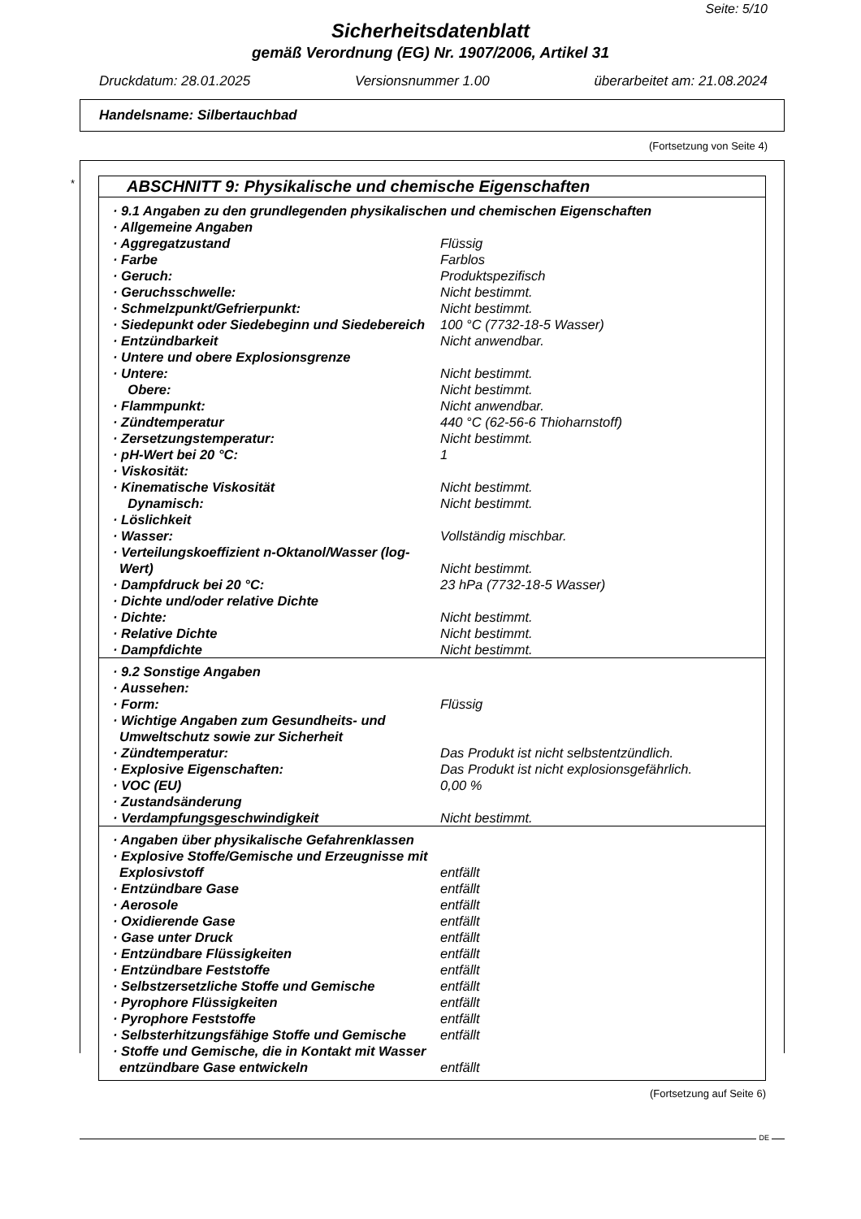Seite: 5/10
Sicherheitsdatenblatt
gemäß Verordnung (EG) Nr. 1907/2006, Artikel 31
Druckdatum: 28.01.2025 Versionsnummer 1.00 überarbeitet am: 21.08.2024
Handelsname: Silbertauchbad
(Fortsetzung von Seite 4)
*
ABSCHNITT 9: Physikalische und chemische Eigenschaften
| · 9.1 Angaben zu den grundlegenden physikalischen und chemischen Eigenschaften | |
| · Allgemeine Angaben | |
| · Aggregatzustand | Flüssig |
| · Farbe | Farblos |
| · Geruch: | Produktspezifisch |
| · Geruchsschwelle: | Nicht bestimmt. |
| · Schmelzpunkt/Gefrierpunkt: | Nicht bestimmt. |
| · Siedepunkt oder Siedebeginn und Siedebereich | 100 °C (7732-18-5 Wasser) |
| · Entzündbarkeit | Nicht anwendbar. |
| · Untere und obere Explosionsgrenze | |
| · Untere: | Nicht bestimmt. |
| Obere: | Nicht bestimmt. |
| · Flammpunkt: | Nicht anwendbar. |
| · Zündtemperatur | 440 °C (62-56-6 Thioharnstoff) |
| · Zersetzungstemperatur: | Nicht bestimmt. |
| · pH-Wert bei 20 °C: | 1 |
| · Viskosität: | |
| · Kinematische Viskosität | Nicht bestimmt. |
| Dynamisch: | Nicht bestimmt. |
| · Löslichkeit | |
| · Wasser: | Vollständig mischbar. |
| · Verteilungskoeffizient n-Oktanol/Wasser (log-Wert) | Nicht bestimmt. |
| · Dampfdruck bei 20 °C: | 23 hPa (7732-18-5 Wasser) |
| · Dichte und/oder relative Dichte | |
| · Dichte: | Nicht bestimmt. |
| · Relative Dichte | Nicht bestimmt. |
| · Dampfdichte | Nicht bestimmt. |
| · 9.2 Sonstige Angaben | |
| · Aussehen: | |
| · Form: | Flüssig |
| · Wichtige Angaben zum Gesundheits- und Umweltschutz sowie zur Sicherheit | |
| · Zündtemperatur: | Das Produkt ist nicht selbstentzündlich. |
| · Explosive Eigenschaften: | Das Produkt ist nicht explosionsgefährlich. |
| · VOC (EU) | 0,00 % |
| · Zustandsänderung | |
| · Verdampfungsgeschwindigkeit | Nicht bestimmt. |
| · Angaben über physikalische Gefahrenklassen | |
| · Explosive Stoffe/Gemische und Erzeugnisse mit Explosivstoff | entfällt |
| · Entzündbare Gase | entfällt |
| · Aerosole | entfällt |
| · Oxidierende Gase | entfällt |
| · Gase unter Druck | entfällt |
| · Entzündbare Flüssigkeiten | entfällt |
| · Entzündbare Feststoffe | entfällt |
| · Selbstzersetzliche Stoffe und Gemische | entfällt |
| · Pyrophore Flüssigkeiten | entfällt |
| · Pyrophore Feststoffe | entfällt |
| · Selbsterhitzungsfähige Stoffe und Gemische | entfällt |
| · Stoffe und Gemische, die in Kontakt mit Wasser entzündbare Gase entwickeln | entfällt |
(Fortsetzung auf Seite 6)
DE